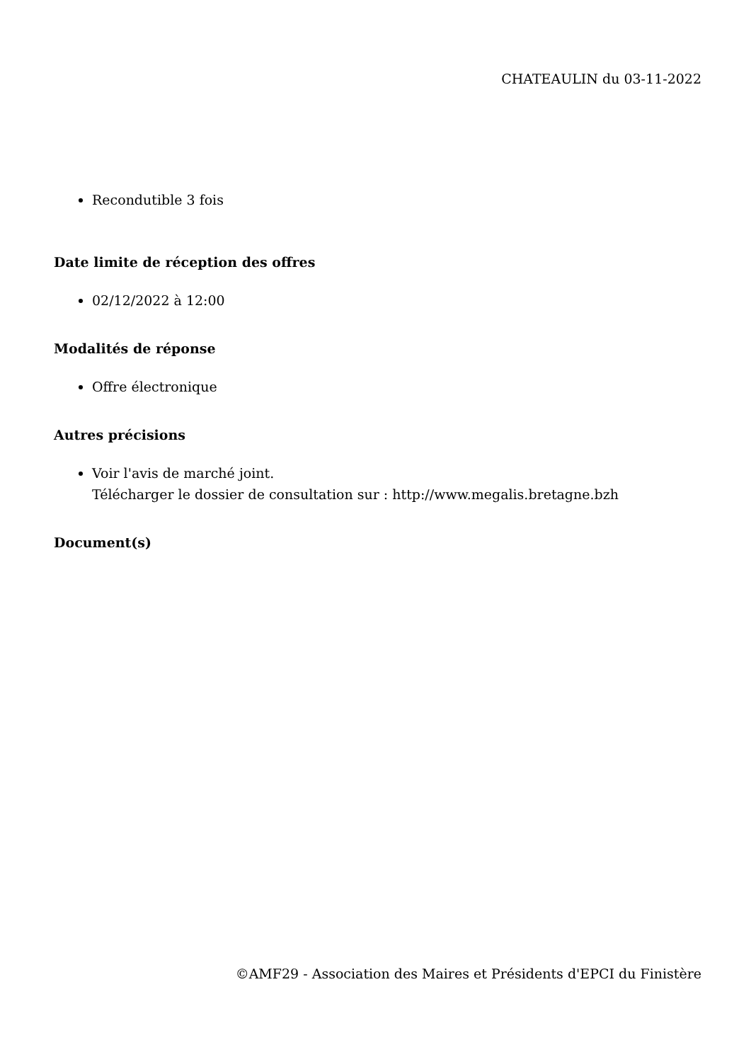CHATEAULIN du 03-11-2022
Recondutible 3 fois
Date limite de réception des offres
02/12/2022 à 12:00
Modalités de réponse
Offre électronique
Autres précisions
Voir l'avis de marché joint.
Télécharger le dossier de consultation sur : http://www.megalis.bretagne.bzh
Document(s)
©AMF29 - Association des Maires et Présidents d'EPCI du Finistère